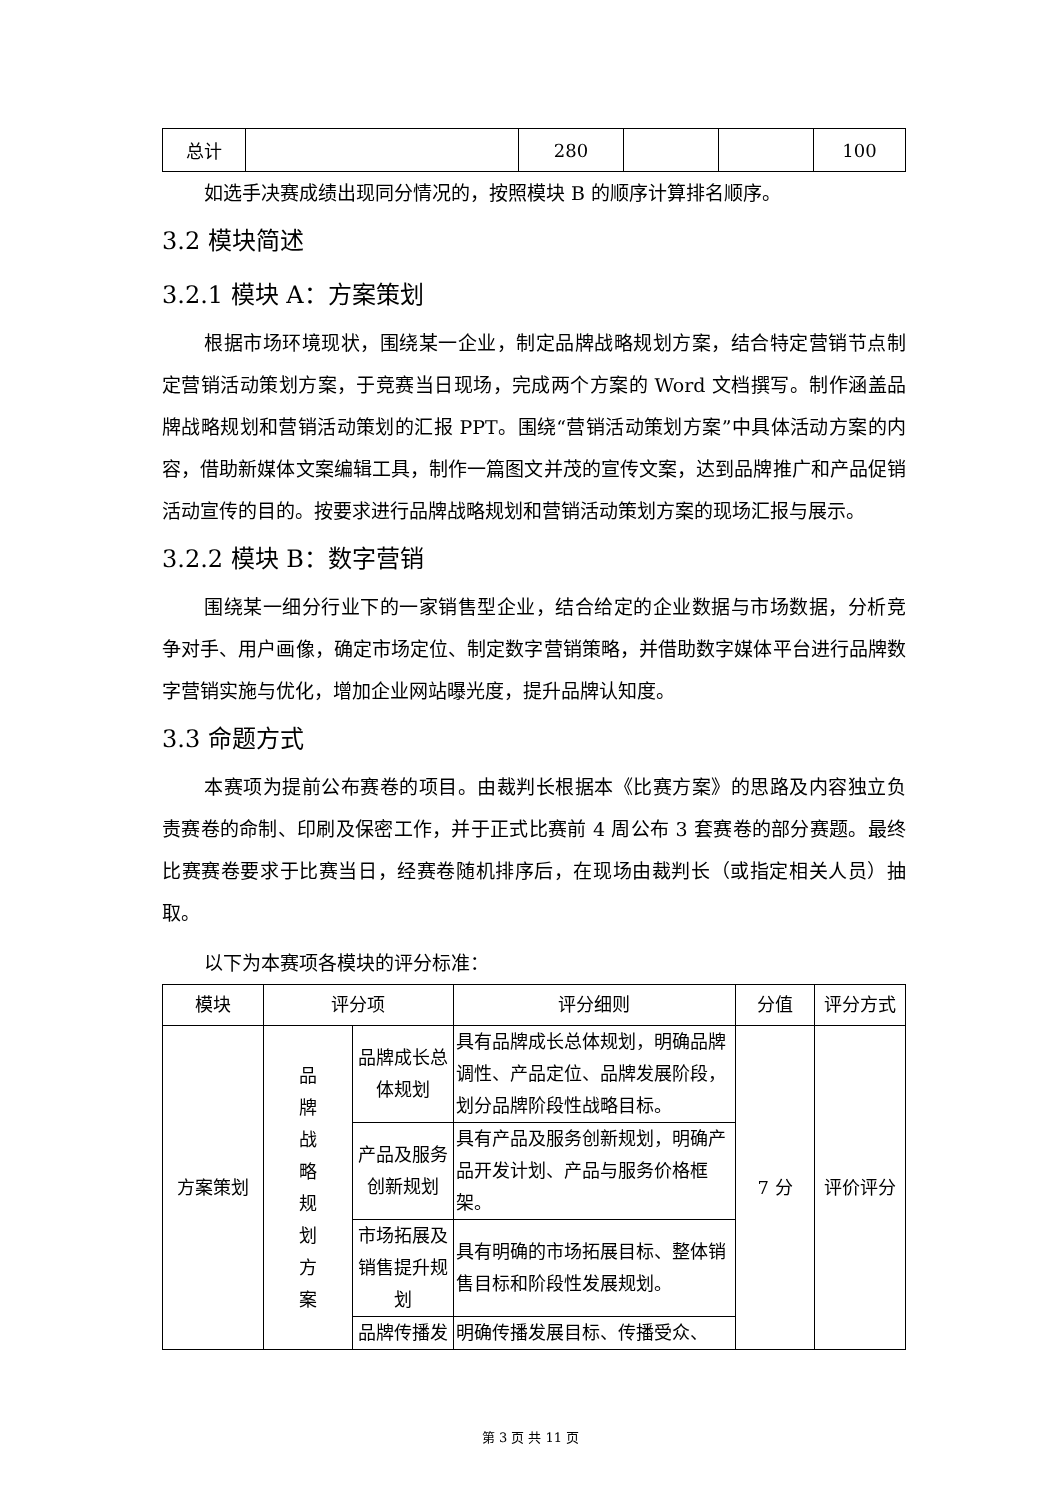| 总计 | | 280 | | | 100 |
如选手决赛成绩出现同分情况的，按照模块 B 的顺序计算排名顺序。
3.2 模块简述
3.2.1 模块 A：方案策划
根据市场环境现状，围绕某一企业，制定品牌战略规划方案，结合特定营销节点制定营销活动策划方案，于竞赛当日现场，完成两个方案的 Word 文档撰写。制作涵盖品牌战略规划和营销活动策划的汇报 PPT。围绕“营销活动策划方案”中具体活动方案的内容，借助新媒体文案编辑工具，制作一篇图文并茂的宣传文案，达到品牌推广和产品促销活动宣传的目的。按要求进行品牌战略规划和营销活动策划方案的现场汇报与展示。
3.2.2 模块 B：数字营销
围绕某一细分行业下的一家销售型企业，结合给定的企业数据与市场数据，分析竞争对手、用户画像，确定市场定位、制定数字营销策略，并借助数字媒体平台进行品牌数字营销实施与优化，增加企业网站曝光度，提升品牌认知度。
3.3 命题方式
本赛项为提前公布赛卷的项目。由裁判长根据本《比赛方案》的思路及内容独立负责赛卷的命制、印刷及保密工作，并于正式比赛前 4 周公布 3 套赛卷的部分赛题。最终比赛赛卷要求于比赛当日，经赛卷随机排序后，在现场由裁判长（或指定相关人员）抽取。
以下为本赛项各模块的评分标准：
| 模块 | 评分项 | | 评分细则 | 分值 | 评分方式 |
| --- | --- | --- | --- | --- | --- |
| 方案策划 | 品 牌 战 略 规 划 方 案 | 品牌成长总体规划 | 具有品牌成长总体规划，明确品牌调性、产品定位、品牌发展阶段，划分品牌阶段性战略目标。 | 7 分 | 评价评分 |
| | | 产品及服务创新规划 | 具有产品及服务创新规划，明确产品开发计划、产品与服务价格框架。 | | |
| | | 市场拓展及销售提升规划 | 具有明确的市场拓展目标、整体销售目标和阶段性发展规划。 | | |
| | | 品牌传播发 | 明确传播发展目标、传播受众、 | | |
第 3 页 共 11 页